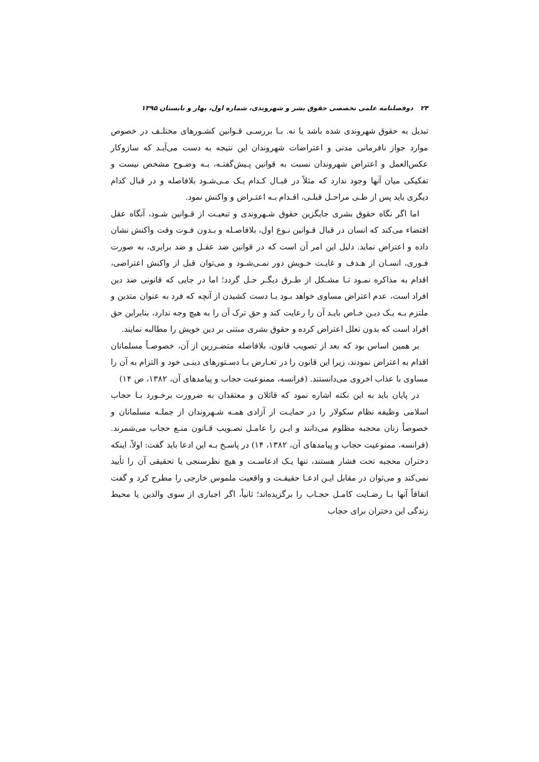۲۴ دوفصلنامه علمی تخصصی حقوق بشر و شهروندی، شماره اول، بهار و تابستان ۱۳۹۵
تبدیل به حقوق شهروندی شده باشد یا نه. بـا بررسـی قـوانین کشـورهای مختلـف در خصوص موارد جواز نافرمانی مدنی و اعتراضات شهروندان این نتیجه به دست می‌آیـد که سازوکار عکس‌العمل و اعتراض شهروندان نسبت به قوانین پـیش‌گفتـه، بـه وضـوح مشخص نیست و تفکیکی میان آنها وجود ندارد که مثلاً در قبـال کـدام یـک مـی‌شـود بلافاصله و در قبال کدام دیگری باید پس از طـی مراحـل قبلـی، اقـدام بـه اعتـراض و واکنش نمود.
اما اگر نگاه حقوق بشری جایگزین حقوق شـهروندی و تبعیـت از قـوانین شـود، آنگاه عقل اقتضاء می‌کند که انسان در قبال قـوانین نـوع اول، بلافاصـله و بـدون فـوت وقت واکنش نشان داده و اعتراض نماید. دلیل این امر آن است که در قوانین ضد عقـل و ضد برابری، به صورت فـوری، انسـان از هـدف و غایـت خـویش دور نمـی‌شـود و می‌توان قبل از واکنش اعتراضی، اقدام به مذاکره نمـود تـا مشـکل از طـرق دیگـر حـل گردد؛ اما در جایی که قانونی ضد دین افراد است، عدم اعتراض مساوی خواهد بـود بـا دست کشیدن از آنچه که فرد به عنوان متدین و ملتزم بـه یـک دیـن خـاص بایـد آن را رعایت کند و حق ترک آن را به هیچ وجه ندارد، بنابراین حق افراد است که بدون تعلل اعتراض کرده و حقوق بشری مبتنی بر دین خویش را مطالبه نمایند.
بر همین اساس بود که بعد از تصویب قانون، بلافاصله متضـررین از آن، خصوصـاً مسلمانان اقدام به اعتراض نمودند، زیرا این قانون را در تعـارض بـا دسـتورهای دینـی خود و التزام به آن را مساوی با عذاب اخروی می‌دانستند. (فرانسه، ممنوعیت حجاب و پیامدهای آن، ۱۳۸۲، ص ۱۴)
در پایان باید به این نکته اشاره نمود که قائلان و معتقدان به ضرورت برخـورد بـا حجاب اسلامی وظیفه نظام سکولار را در حمایـت از آزادی همـه شـهروندان از جملـه مسلمانان و خصوصاً زنان محجبه مظلوم می‌دانند و ایـن را عامـل تصـویب قـانون منـع حجاب می‌شمرند. (فرانسه، ممنوعیت حجاب و پیامدهای آن، ۱۳۸۲، ۱۴) در پاسـخ بـه این ادعا باید گفت: اولاً، اینکه دختران محجبه تحت فشار هستند، تنها یـک ادعاسـت و هیچ نظرسنجی یا تحقیقی آن را تأیید نمی‌کند و می‌توان در مقابل ایـن ادعـا حقیقـت و واقعیت ملموس خارجی را مطرح کرد و گفت اتفاقاً آنها بـا رضـایت کامـل حجـاب را برگزیده‌اند؛ ثانیاً، اگر اجباری از سوی والدین یا محیط زندگی این دختران برای حجاب